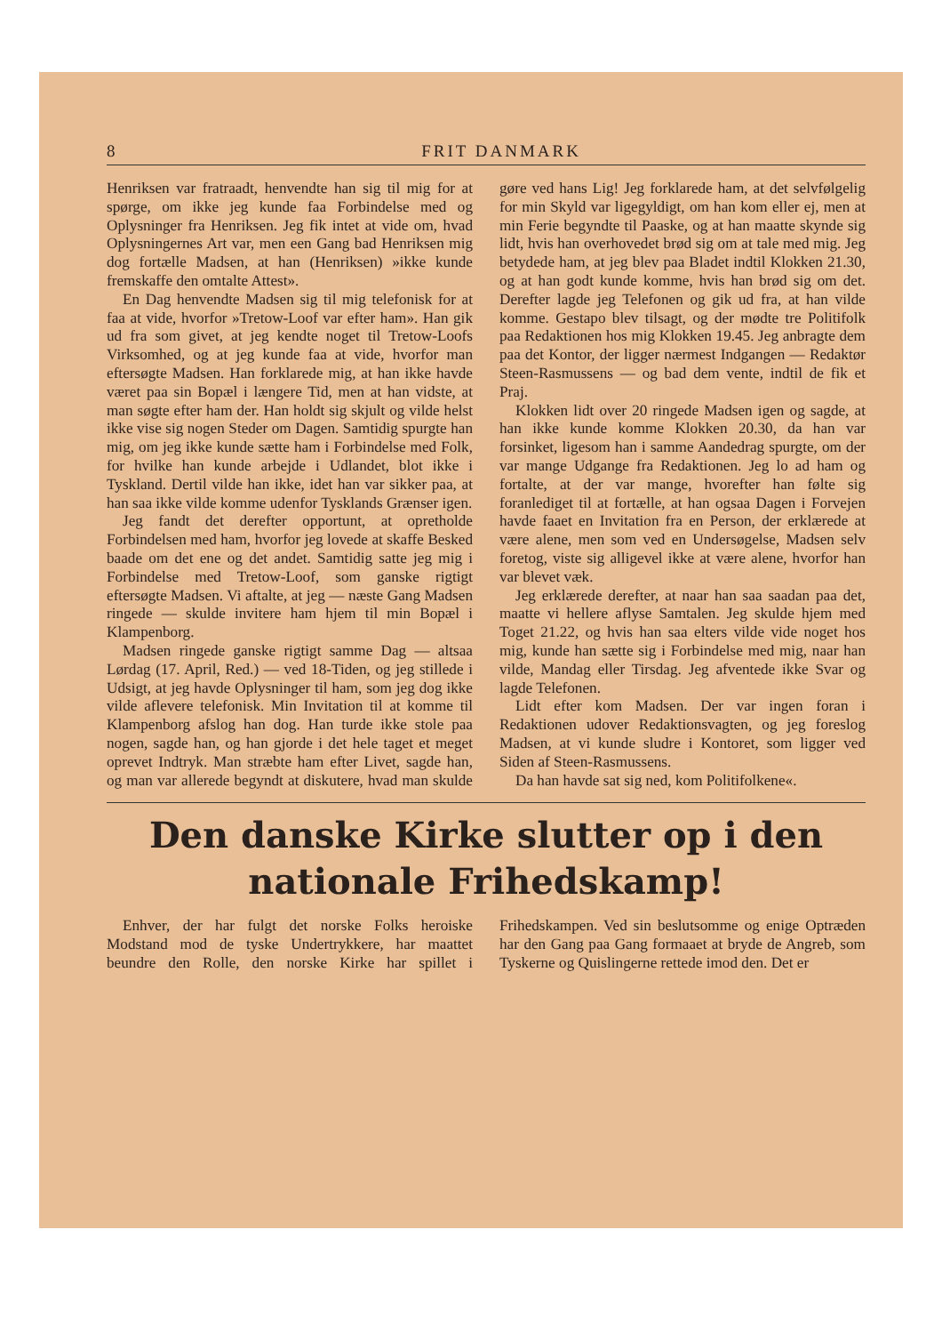8 FRIT DANMARK
Henriksen var fratraadt, henvendte han sig til mig for at spørge, om ikke jeg kunde faa Forbindelse med og Oplysninger fra Henriksen. Jeg fik intet at vide om, hvad Oplysningernes Art var, men een Gang bad Henriksen mig dog fortælle Madsen, at han (Henriksen) »ikke kunde fremskaffe den omtalte Attest».
En Dag henvendte Madsen sig til mig telefonisk for at faa at vide, hvorfor »Tretow-Loof var efter ham». Han gik ud fra som givet, at jeg kendte noget til Tretow-Loofs Virksomhed, og at jeg kunde faa at vide, hvorfor man eftersøgte Madsen. Han forklarede mig, at han ikke havde været paa sin Bopæl i længere Tid, men at han vidste, at man søgte efter ham der. Han holdt sig skjult og vilde helst ikke vise sig nogen Steder om Dagen. Samtidig spurgte han mig, om jeg ikke kunde sætte ham i Forbindelse med Folk, for hvilke han kunde arbejde i Udlandet, blot ikke i Tyskland. Dertil vilde han ikke, idet han var sikker paa, at han saa ikke vilde komme udenfor Tysklands Grænser igen.
Jeg fandt det derefter opportunt, at opretholde Forbindelsen med ham, hvorfor jeg lovede at skaffe Besked baade om det ene og det andet. Samtidig satte jeg mig i Forbindelse med Tretow-Loof, som ganske rigtigt eftersøgte Madsen. Vi aftalte, at jeg — næste Gang Madsen ringede — skulde invitere ham hjem til min Bopæl i Klampenborg.
Madsen ringede ganske rigtigt samme Dag — altsaa Lørdag (17. April, Red.) — ved 18-Tiden, og jeg stillede i Udsigt, at jeg havde Oplysninger til ham, som jeg dog ikke vilde aflevere telefonisk. Min Invitation til at komme til Klampenborg afslog han dog. Han turde ikke stole paa nogen, sagde han, og han gjorde i det hele taget et meget oprevet Indtryk. Man stræbte ham efter Livet, sagde han, og man var allerede begyndt at diskutere, hvad man skulde gøre ved hans Lig! Jeg forklarede ham, at det selvfølgelig for min Skyld var ligegyldigt, om han kom eller ej, men at min Ferie begyndte til Paaske, og at han maatte skynde sig lidt, hvis han overhovedet brød sig om at tale med mig. Jeg betydede ham, at jeg blev paa Bladet indtil Klokken 21.30, og at han godt kunde komme, hvis han brød sig om det. Derefter lagde jeg Telefonen og gik ud fra, at han vilde komme. Gestapo blev tilsagt, og der mødte tre Politifolk paa Redaktionen hos mig Klokken 19.45. Jeg anbragte dem paa det Kontor, der ligger nærmest Indgangen — Redaktør Steen-Rasmussens — og bad dem vente, indtil de fik et Praj.
Klokken lidt over 20 ringede Madsen igen og sagde, at han ikke kunde komme Klokken 20.30, da han var forsinket, ligesom han i samme Aandedrag spurgte, om der var mange Udgange fra Redaktionen. Jeg lo ad ham og fortalte, at der var mange, hvorefter han følte sig foranlediget til at fortælle, at han ogsaa Dagen i Forvejen havde faaet en Invitation fra en Person, der erklærede at være alene, men som ved en Undersøgelse, Madsen selv foretog, viste sig alligevel ikke at være alene, hvorfor han var blevet væk.
Jeg erklærede derefter, at naar han saa saadan paa det, maatte vi hellere aflyse Samtalen. Jeg skulde hjem med Toget 21.22, og hvis han saa elters vilde vide noget hos mig, kunde han sætte sig i Forbindelse med mig, naar han vilde, Mandag eller Tirsdag. Jeg afventede ikke Svar og lagde Telefonen.
Lidt efter kom Madsen. Der var ingen foran i Redaktionen udover Redaktionsvagten, og jeg foreslog Madsen, at vi kunde sludre i Kontoret, som ligger ved Siden af Steen-Rasmussens.
Da han havde sat sig ned, kom Politifolkene«.
Den danske Kirke slutter op i den
nationale Frihedskamp!
Enhver, der har fulgt det norske Folks heroiske Modstand mod de tyske Undertrykkere, har maattet beundre den Rolle, den norske Kirke har spillet i Frihedskampen. Ved sin beslutsomme og enige Optræden har den Gang paa Gang formaaet at bryde de Angreb, som Tyskerne og Quislingerne rettede imod den. Det er